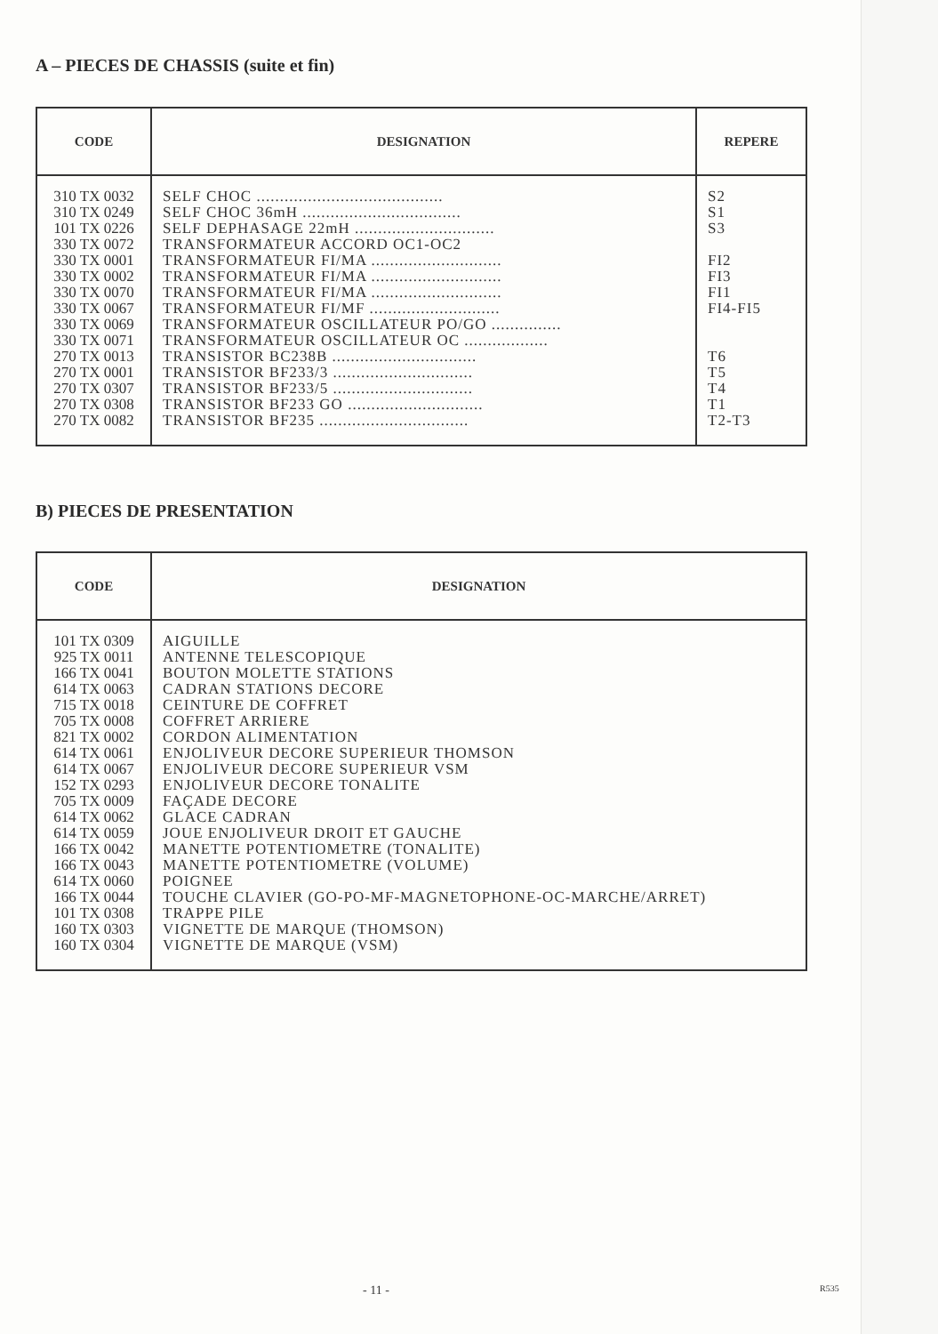A – PIECES DE CHASSIS (suite et fin)
| CODE | DESIGNATION | REPERE |
| --- | --- | --- |
| 310 TX 0032 310 TX 0249 101 TX 0226 330 TX 0072 330 TX 0001 330 TX 0002 330 TX 0070 330 TX 0067 330 TX 0069 330 TX 0071 270 TX 0013 270 TX 0001 270 TX 0307 270 TX 0308 270 TX 0082 | SELF CHOC ........................................ SELF CHOC 36mH .................................. SELF DEPHASAGE 22mH .............................. TRANSFORMATEUR ACCORD OC1-OC2 TRANSFORMATEUR FI/MA ............................ TRANSFORMATEUR FI/MA ............................ TRANSFORMATEUR FI/MA ............................ TRANSFORMATEUR FI/MF ............................ TRANSFORMATEUR OSCILLATEUR PO/GO ............... TRANSFORMATEUR OSCILLATEUR OC .................. TRANSISTOR BC238B ............................... TRANSISTOR BF233/3 .............................. TRANSISTOR BF233/5 .............................. TRANSISTOR BF233 GO ............................. TRANSISTOR BF235 ................................ | S2 S1 S3 FI2 FI3 FI1 FI4-FI5 T6 T5 T4 T1 T2-T3 |
B) PIECES DE PRESENTATION
| CODE | DESIGNATION |
| --- | --- |
| 101 TX 0309 925 TX 0011 166 TX 0041 614 TX 0063 715 TX 0018 705 TX 0008 821 TX 0002 614 TX 0061 614 TX 0067 152 TX 0293 705 TX 0009 614 TX 0062 614 TX 0059 166 TX 0042 166 TX 0043 614 TX 0060 166 TX 0044 101 TX 0308 160 TX 0303 160 TX 0304 | AIGUILLE ANTENNE TELESCOPIQUE BOUTON MOLETTE STATIONS CADRAN STATIONS DECORE CEINTURE DE COFFRET COFFRET ARRIERE CORDON ALIMENTATION ENJOLIVEUR DECORE SUPERIEUR THOMSON ENJOLIVEUR DECORE SUPERIEUR VSM ENJOLIVEUR DECORE TONALITE FAÇADE DECORE GLACE CADRAN JOUE ENJOLIVEUR DROIT ET GAUCHE MANETTE POTENTIOMETRE (TONALITE) MANETTE POTENTIOMETRE (VOLUME) POIGNEE TOUCHE CLAVIER (GO-PO-MF-MAGNETOPHONE-OC-MARCHE/ARRET) TRAPPE PILE VIGNETTE DE MARQUE (THOMSON) VIGNETTE DE MARQUE (VSM) |
- 11 - R535